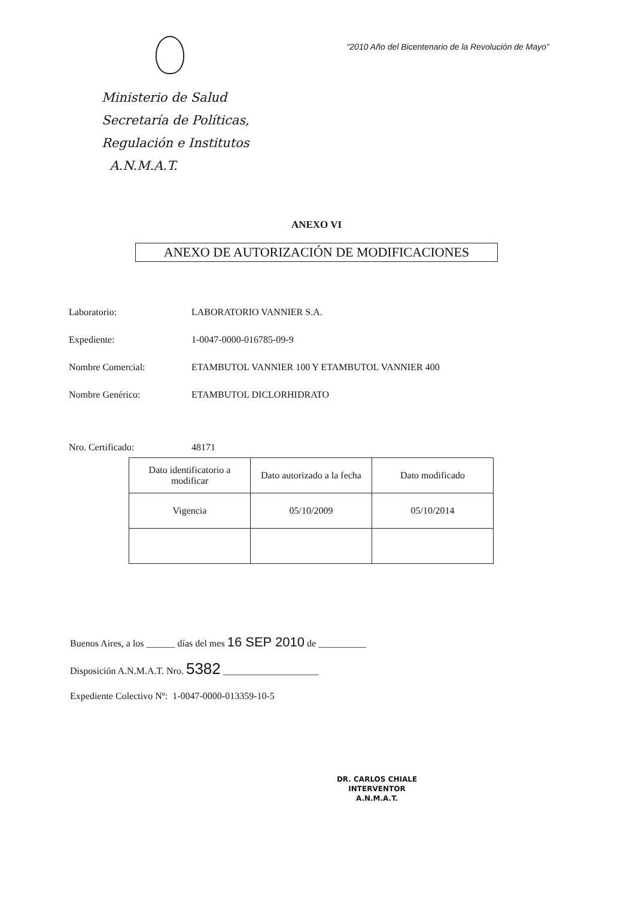Ministerio de Salud
Secretaría de Políticas,
Regulación e Institutos
A.N.M.A.T.
"2010 Año del Bicentenario de la Revolución de Mayo"
ANEXO VI
ANEXO DE AUTORIZACIÓN DE MODIFICACIONES
Laboratorio: LABORATORIO VANNIER S.A.
Expediente: 1-0047-0000-016785-09-9
Nombre Comercial: ETAMBUTOL VANNIER 100 Y ETAMBUTOL VANNIER 400
Nombre Genérico: ETAMBUTOL DICLORHIDRATO
Nro. Certificado: 48171
| Dato identificatorio a modificar | Dato autorizado a la fecha | Dato modificado |
| Vigencia | 05/10/2009 | 05/10/2014 |
Buenos Aires, a los ______ días del mes 16 SEP 2010 de __________
Disposición A.N.M.A.T. Nro. 5382 ____________________
Expediente Colectivo Nº: 1-0047-0000-013359-10-5
DR. CARLOS CHIALE
INTERVENTOR
A.N.M.A.T.